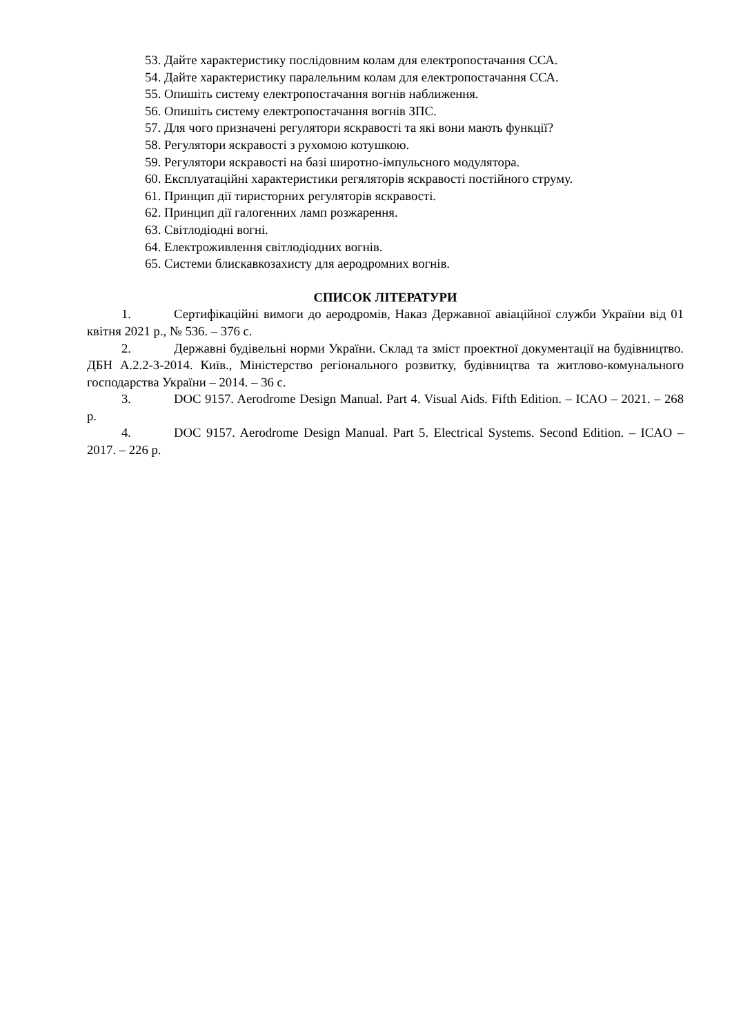53. Дайте характеристику послідовним колам для електропостачання ССА.
54. Дайте характеристику паралельним колам для електропостачання ССА.
55. Опишіть систему електропостачання вогнів наближення.
56. Опишіть систему електропостачання вогнів ЗПС.
57. Для чого призначені регулятори яскравості та які вони мають функції?
58. Регулятори яскравості з рухомою котушкою.
59. Регулятори яскравості на базі широтно-імпульсного модулятора.
60. Експлуатаційні характеристики регяляторів яскравості постійного струму.
61. Принцип дії тиристорних регуляторів яскравості.
62. Принцип дії галогенних ламп розжарення.
63. Світлодіодні вогні.
64. Електроживлення світлодіодних вогнів.
65. Системи блискавкозахисту для аеродромних вогнів.
СПИСОК ЛІТЕРАТУРИ
1. Сертифікаційні вимоги до аеродромів, Наказ Державної авіаційної служби України від 01 квітня 2021 р., № 536. – 376 с.
2. Державні будівельні норми України. Склад та зміст проектної документації на будівництво. ДБН А.2.2-3-2014. Київ., Міністерство регіонального розвитку, будівництва та житлово-комунального господарства України – 2014. – 36 с.
3. DOC 9157. Aerodrome Design Manual. Part 4. Visual Aids. Fifth Edition. – ICAO – 2021. – 268 p.
4. DOC 9157. Aerodrome Design Manual. Part 5. Electrical Systems. Second Edition. – ICAO – 2017. – 226 p.